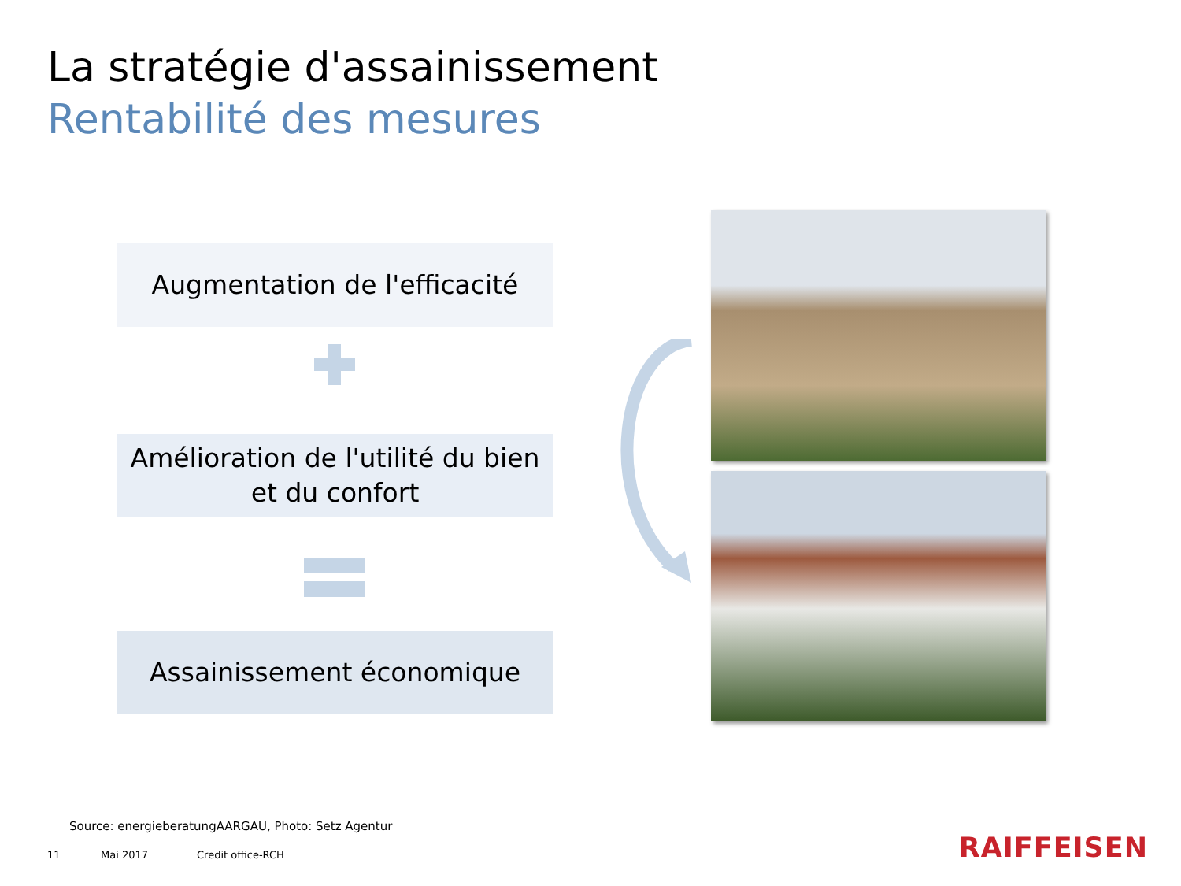La stratégie d'assainissement
Rentabilité des mesures
Augmentation de l'efficacité
Amélioration de l'utilité du bien
et du confort
Assainissement économique
Source: energieberatungAARGAU, Photo: Setz Agentur
11 Mai 2017 Credit office-RCH RAIFFEISEN